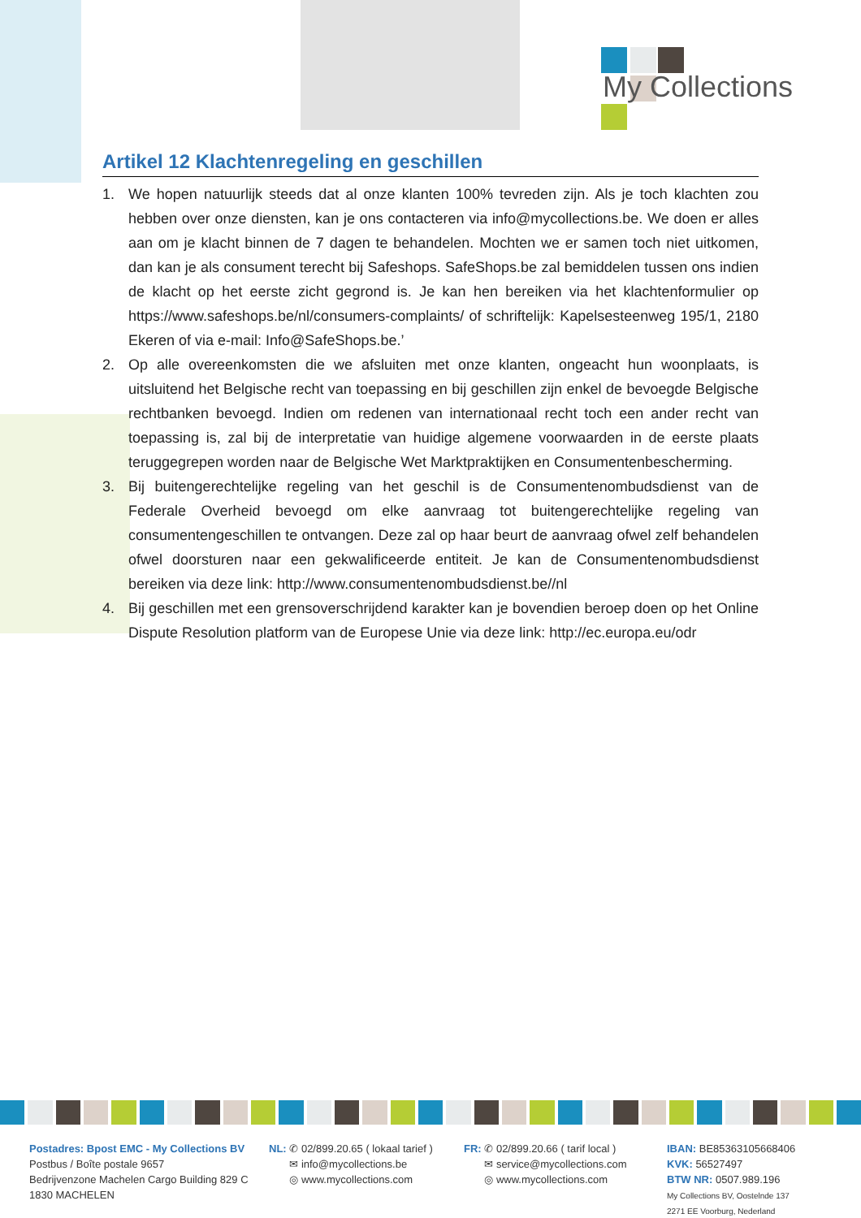My Collections
Artikel 12 Klachtenregeling en geschillen
1. We hopen natuurlijk steeds dat al onze klanten 100% tevreden zijn. Als je toch klachten zou hebben over onze diensten, kan je ons contacteren via info@mycollections.be. We doen er alles aan om je klacht binnen de 7 dagen te behandelen. Mochten we er samen toch niet uitkomen, dan kan je als consument terecht bij Safeshops. SafeShops.be zal bemiddelen tussen ons indien de klacht op het eerste zicht gegrond is. Je kan hen bereiken via het klachtenformulier op https://www.safeshops.be/nl/consumers-complaints/ of schriftelijk: Kapelsesteenweg 195/1, 2180 Ekeren of via e-mail: Info@SafeShops.be.’
2. Op alle overeenkomsten die we afsluiten met onze klanten, ongeacht hun woonplaats, is uitsluitend het Belgische recht van toepassing en bij geschillen zijn enkel de bevoegde Belgische rechtbanken bevoegd. Indien om redenen van internationaal recht toch een ander recht van toepassing is, zal bij de interpretatie van huidige algemene voorwaarden in de eerste plaats teruggegrepen worden naar de Belgische Wet Marktpraktijken en Consumentenbescherming.
3. Bij buitengerechtelijke regeling van het geschil is de Consumentenombudsdienst van de Federale Overheid bevoegd om elke aanvraag tot buitengerechtelijke regeling van consumentengeschillen te ontvangen. Deze zal op haar beurt de aanvraag ofwel zelf behandelen ofwel doorsturen naar een gekwalificeerde entiteit. Je kan de Consumentenombudsdienst bereiken via deze link: http://www.consumentenombudsdienst.be//nl
4. Bij geschillen met een grensoverschrijdend karakter kan je bovendien beroep doen op het Online Dispute Resolution platform van de Europese Unie via deze link: http://ec.europa.eu/odr
Postadres: Bpost EMC - My Collections BV
Postbus / Boîte postale 9657
Bedrijvenzone Machelen Cargo Building 829 C
1830 MACHELEN
NL: ✆ 02/899.20.65 ( lokaal tarief )
✉ info@mycollections.be
◎ www.mycollections.com
FR: ✆ 02/899.20.66 ( tarif local )
✉ service@mycollections.com
◎ www.mycollections.com
IBAN: BE85363105668406
KVK: 56527497
BTW NR: 0507.989.196
My Collections BV, Oostelnde 137
2271 EE Voorburg, Nederland